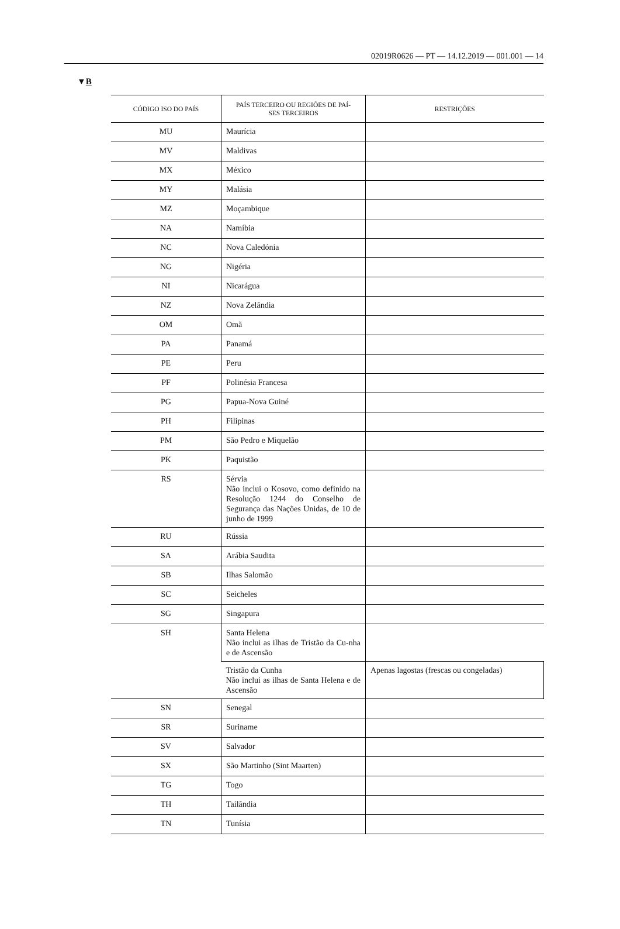02019R0626 — PT — 14.12.2019 — 001.001 — 14
▼B
| CÓDIGO ISO DO PAÍS | PAÍS TERCEIRO OU REGIÕES DE PAÍ- SES TERCEIROS | RESTRIÇÕES |
| --- | --- | --- |
| MU | Maurícia | |
| MV | Maldivas | |
| MX | México | |
| MY | Malásia | |
| MZ | Moçambique | |
| NA | Namíbia | |
| NC | Nova Caledónia | |
| NG | Nigéria | |
| NI | Nicarágua | |
| NZ | Nova Zelândia | |
| OM | Omã | |
| PA | Panamá | |
| PE | Peru | |
| PF | Polinésia Francesa | |
| PG | Papua-Nova Guiné | |
| PH | Filipinas | |
| PM | São Pedro e Miquelão | |
| PK | Paquistão | |
| RS | Sérvia Não inclui o Kosovo, como definido na Resolução 1244 do Conselho de Segurança das Nações Unidas, de 10 de junho de 1999 | |
| RU | Rússia | |
| SA | Arábia Saudita | |
| SB | Ilhas Salomão | |
| SC | Seicheles | |
| SG | Singapura | |
| SH | Santa Helena Não inclui as ilhas de Tristão da Cu-nha e de Ascensão | |
| | Tristão da Cunha Não inclui as ilhas de Santa Helena e de Ascensão | Apenas lagostas (frescas ou congeladas) |
| SN | Senegal | |
| SR | Suriname | |
| SV | Salvador | |
| SX | São Martinho (Sint Maarten) | |
| TG | Togo | |
| TH | Tailândia | |
| TN | Tunísia | |